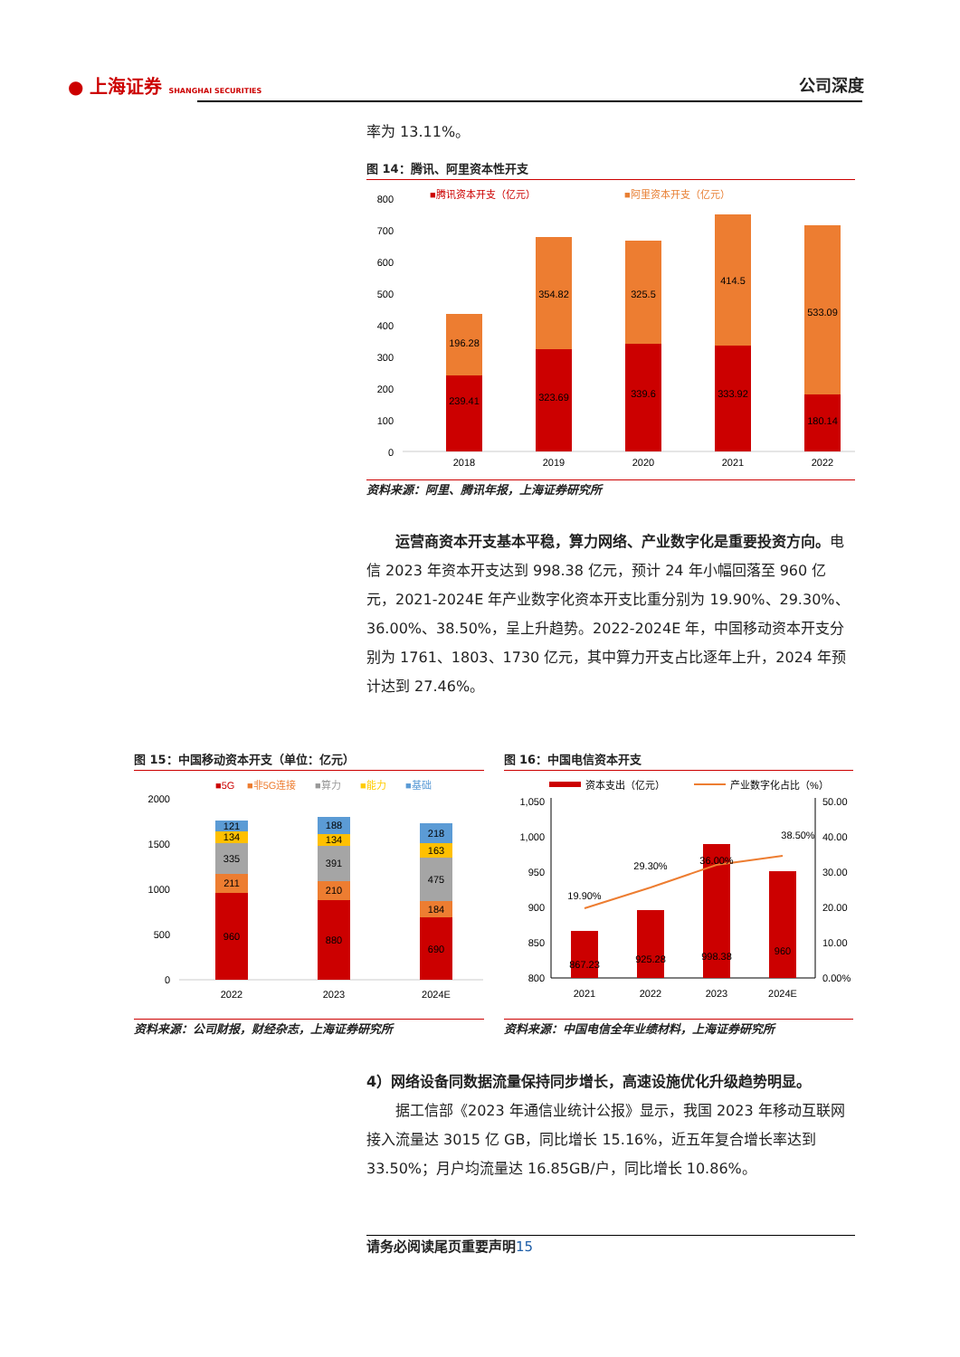● 上海证券 SHANGHAI SECURITIES 公司深度
率为 13.11%。
图 14：腾讯、阿里资本性开支
■腾讯资本开支（亿元）
■阿里资本开支（亿元）
800
700
600
500
400
300
200
100
0
239.41
196.28
323.69
354.82
339.6
325.5
333.92
414.5
180.14
533.09
2018
2019
2020
2021
2022
资料来源：阿里、腾讯年报，上海证券研究所
运营商资本开支基本平稳，算力网络、产业数字化是重要投资方向。电信 2023 年资本开支达到 998.38 亿元，预计 24 年小幅回落至 960 亿元，2021-2024E 年产业数字化资本开支比重分别为 19.90%、29.30%、36.00%、38.50%，呈上升趋势。2022-2024E 年，中国移动资本开支分别为 1761、1803、1730 亿元，其中算力开支占比逐年上升，2024 年预计达到 27.46%。
图 15：中国移动资本开支（单位：亿元）
■5G
■非5G连接
■算力
■能力
■基础
2000
1500
1000
500
0
960
211
335
134
121
880
210
391
134
188
690
184
475
163
218
2022
2023
2024E
资料来源：公司财报，财经杂志，上海证券研究所
图 16：中国电信资本开支
资本支出（亿元）
产业数字化占比（%）
1,050
1,000
950
900
850
800
50.00
40.00
30.00
20.00
10.00
0.00%
867.23
925.28
998.38
960
19.90%
29.30%
36.00%
38.50%
2021
2022
2023
2024E
资料来源：中国电信全年业绩材料，上海证券研究所
4）网络设备同数据流量保持同步增长，高速设施优化升级趋势明显。
据工信部《2023 年通信业统计公报》显示，我国 2023 年移动互联网接入流量达 3015 亿 GB，同比增长 15.16%，近五年复合增长率达到 33.50%；月户均流量达 16.85GB/户，同比增长 10.86%。
请务必阅读尾页重要声明15